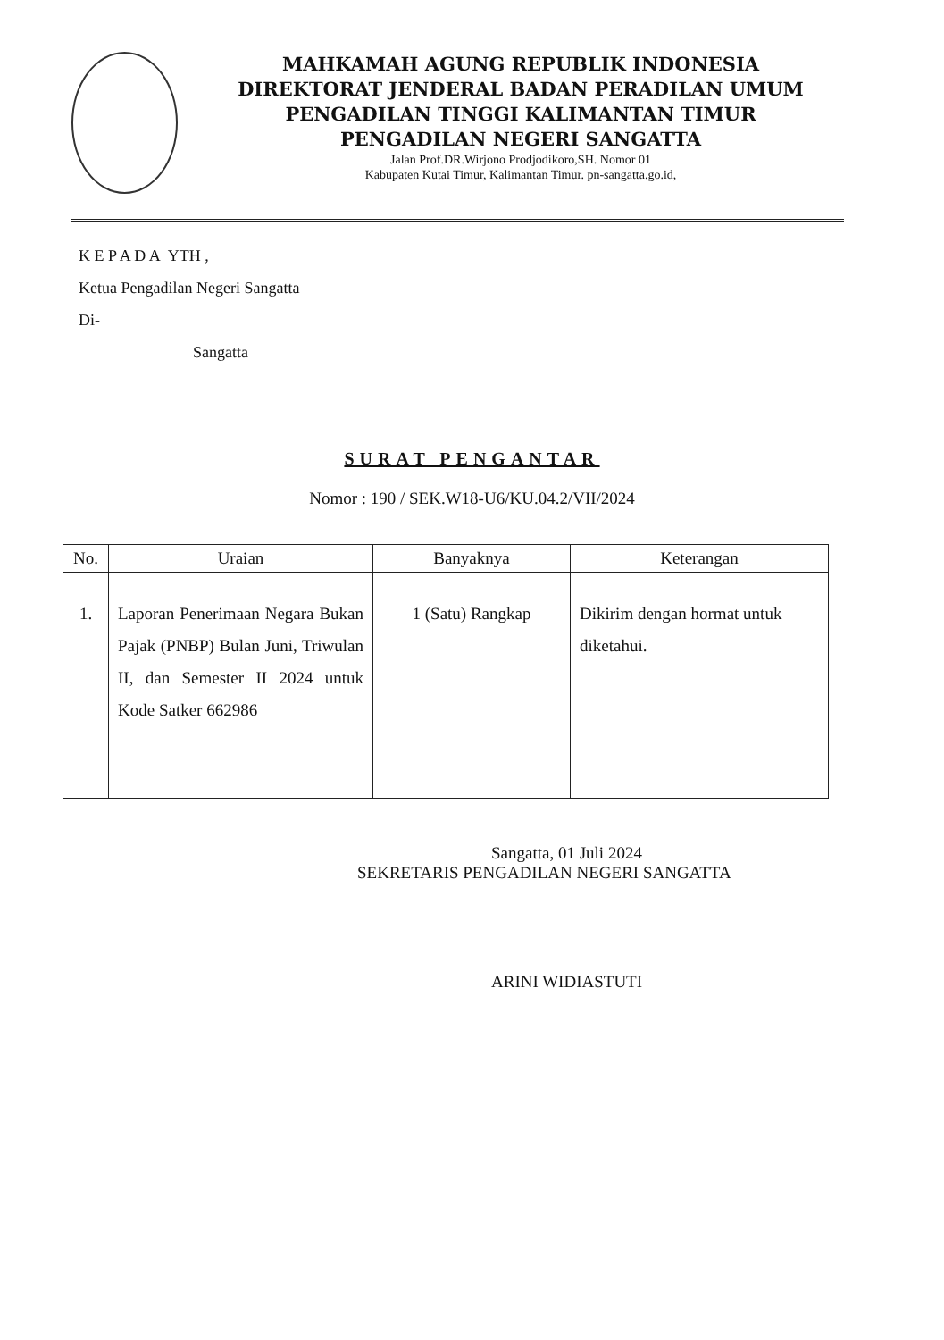MAHKAMAH AGUNG REPUBLIK INDONESIA
DIREKTORAT JENDERAL BADAN PERADILAN UMUM
PENGADILAN TINGGI KALIMANTAN TIMUR
PENGADILAN NEGERI SANGATTA
Jalan Prof.DR.Wirjono Prodjodikoro,SH. Nomor 01
Kabupaten Kutai Timur, Kalimantan Timur. pn-sangatta.go.id,
K E P A D A YTH ,
Ketua Pengadilan Negeri Sangatta
Di-
Sangatta
SURAT PENGANTAR
Nomor : 190 / SEK.W18-U6/KU.04.2/VII/2024
| No. | Uraian | Banyaknya | Keterangan |
| --- | --- | --- | --- |
| 1. | Laporan Penerimaan Negara Bukan Pajak (PNBP) Bulan Juni, Triwulan II, dan Semester II 2024 untuk Kode Satker 662986 | 1 (Satu) Rangkap | Dikirim dengan hormat untuk diketahui. |
Sangatta, 01 Juli 2024
SEKRETARIS PENGADILAN NEGERI SANGATTA
ARINI WIDIASTUTI